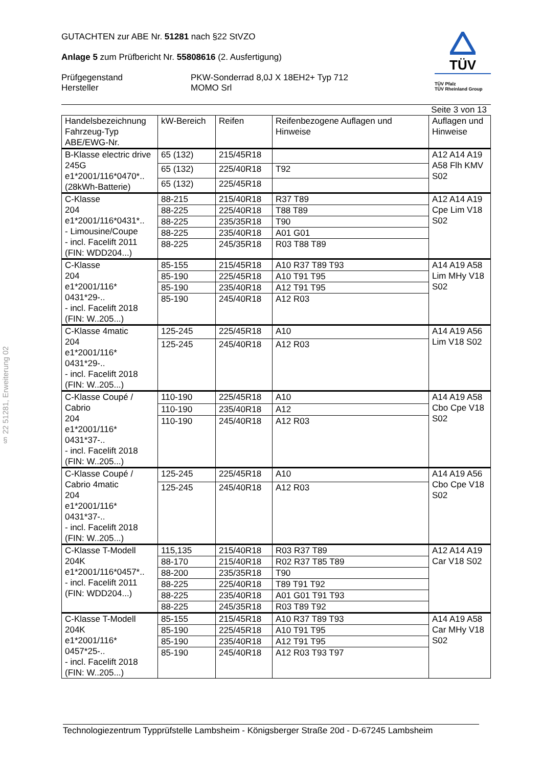§ 22 51281, Erweiterung 02
GUTACHTEN zur ABE Nr. 51281 nach §22 StVZO
Anlage 5 zum Prüfbericht Nr. 55808616 (2. Ausfertigung)
Prüfgegenstand
Hersteller
PKW-Sonderrad 8,0J X 18EH2+ Typ 712
MOMO Srl
TÜV
TÜV Pfalz
TÜV Rheinland Group
Seite 3 von 13
| Handelsbezeichnung Fahrzeug-Typ ABE/EWG-Nr. | kW-Bereich | Reifen | Reifenbezogene Auflagen und Hinweise | Auflagen und Hinweise |
| --- | --- | --- | --- | --- |
| B-Klasse electric drive 245G e1*2001/116*0470*.. (28kWh-Batterie) | 65 (132) | 215/45R18 | | A12 A14 A19 A58 Flh KMV S02 |
| | 65 (132) | 225/40R18 | T92 | |
| | 65 (132) | 225/45R18 | | |
| C-Klasse 204 e1*2001/116*0431*.. - Limousine/Coupe - incl. Facelift 2011 (FIN: WDD204...) | 88-215 | 215/40R18 | R37 T89 | A12 A14 A19 Cpe Lim V18 S02 |
| | 88-225 | 225/40R18 | T88 T89 | |
| | 88-225 | 235/35R18 | T90 | |
| | 88-225 | 235/40R18 | A01 G01 | |
| | 88-225 | 245/35R18 | R03 T88 T89 | |
| C-Klasse 204 e1*2001/116* 0431*29-.. - incl. Facelift 2018 (FIN: W..205...) | 85-155 | 215/45R18 | A10 R37 T89 T93 | A14 A19 A58 Lim MHy V18 S02 |
| | 85-190 | 225/45R18 | A10 T91 T95 | |
| | 85-190 | 235/40R18 | A12 T91 T95 | |
| | 85-190 | 245/40R18 | A12 R03 | |
| C-Klasse 4matic 204 e1*2001/116* 0431*29-.. - incl. Facelift 2018 (FIN: W..205...) | 125-245 | 225/45R18 | A10 | A14 A19 A56 Lim V18 S02 |
| | 125-245 | 245/40R18 | A12 R03 | |
| C-Klasse Coupé / Cabrio 204 e1*2001/116* 0431*37-.. - incl. Facelift 2018 (FIN: W..205...) | 110-190 | 225/45R18 | A10 | A14 A19 A58 Cbo Cpe V18 S02 |
| | 110-190 | 235/40R18 | A12 | |
| | 110-190 | 245/40R18 | A12 R03 | |
| C-Klasse Coupé / Cabrio 4matic 204 e1*2001/116* 0431*37-.. - incl. Facelift 2018 (FIN: W..205...) | 125-245 | 225/45R18 | A10 | A14 A19 A56 Cbo Cpe V18 S02 |
| | 125-245 | 245/40R18 | A12 R03 | |
| C-Klasse T-Modell 204K e1*2001/116*0457*.. - incl. Facelift 2011 (FIN: WDD204...) | 115,135 | 215/40R18 | R03 R37 T89 | A12 A14 A19 Car V18 S02 |
| | 88-170 | 215/40R18 | R02 R37 T85 T89 | |
| | 88-200 | 235/35R18 | T90 | |
| | 88-225 | 225/40R18 | T89 T91 T92 | |
| | 88-225 | 235/40R18 | A01 G01 T91 T93 | |
| | 88-225 | 245/35R18 | R03 T89 T92 | |
| C-Klasse T-Modell 204K e1*2001/116* 0457*25-.. - incl. Facelift 2018 (FIN: W..205...) | 85-155 | 215/45R18 | A10 R37 T89 T93 | A14 A19 A58 Car MHy V18 S02 |
| | 85-190 | 225/45R18 | A10 T91 T95 | |
| | 85-190 | 235/40R18 | A12 T91 T95 | |
| | 85-190 | 245/40R18 | A12 R03 T93 T97 | |
Technologiezentrum Typprüfstelle Lambsheim - Königsberger Straße 20d - D-67245 Lambsheim